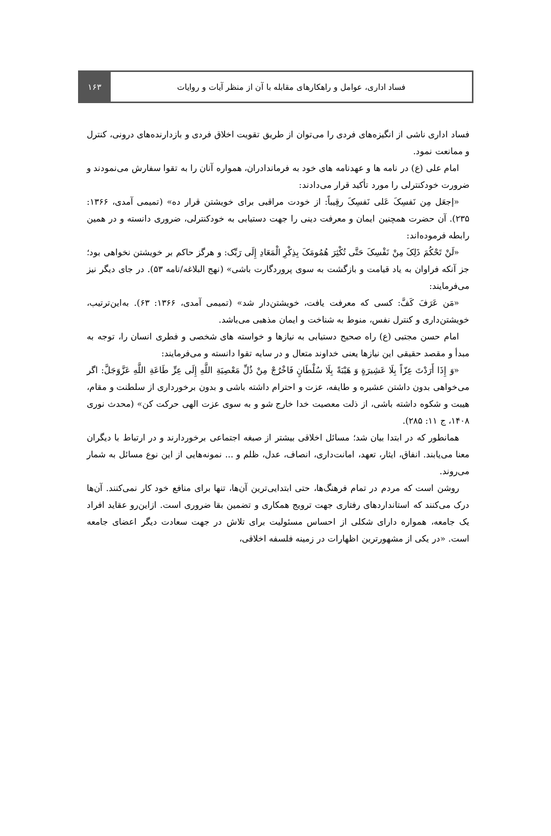۱۶۳ فساد اداری، عوامل و راهکارهای مقابله با آن از منظر آیات و روایات
فساد اداری ناشی از انگیزه‌های فردی را می‌توان از طریق تقویت اخلاق فردی و بازدارنده‌های درونی، کنترل و ممانعت نمود.
امام علی (ع) در نامه ها و عهدنامه های خود به فرماندادران، همواره آنان را به تقوا سفارش می‌نمودند و ضرورت خودکنترلی را مورد تأکید قرار می‌دادند:
«إجعَل مِن نَفسِکَ عَلی نَفسِکَ رقِیباً: از خودت مراقبی برای خویشتن قرار ده» (تمیمی آمدی، ۱۳۶۶: ۲۳۵). آن حضرت همچنین ایمان و معرفت دینی را جهت دستیابی به خودکنترلی، ضروری دانسته و در همین رابطه فرموده‌اند:
«لَنْ تَحْکُمَ ذَلِکَ مِنْ نَفْسِکَ حَتَّی تُکْثِرَ هُمُومَکَ بِذِکْرِ الْمَعَادِ إِلَی رَبِّک: و هرگز حاکم بر خویشتن نخواهی بود؛ جز آنکه فراوان به یاد قیامت و بازگشت به سوی پروردگارت باشی» (نهج البلاغه/نامه ۵۳). در جای دیگر نیز می‌فرمایند:
«مَن عَرَفَ کَفَّ: کسی که معرفت یافت، خویشتن‌دار شد» (تمیمی آمدی، ۱۳۶۶: ۶۳). به‌این‌ترتیب، خویشتن‌داری و کنترل نفس، منوط به شناخت و ایمان مذهبی می‌باشد.
امام حسن مجتبی (ع) راه صحیح دستیابی به نیازها و خواسته های شخصی و فطری انسان را، توجه به مبدأ و مقصد حقیقی این نیازها یعنی خداوند متعال و در سایه تقوا دانسته و می‌فرمایند:
«وَ إِذَا أَرَدْتَ عِزّاً بِلَا عَشِیرَةٍ وَ هَیْبَةً بِلَا سُلْطَانٍ فَاخْرُجْ مِنْ ذُلِّ مَعْصِیَةِ اللَّهِ إِلَی عِزِّ طَاعَةِ اللَّهِ عَزَّوَجَلَّ: اگر می‌خواهی بدون داشتن عشیره و طایفه، عزت و احترام داشته باشی و بدون برخورداری از سلطنت و مقام، هیبت و شکوه داشته باشی، از ذلت معصیت خدا خارج شو و به سوی عزت الهی حرکت کن» (محدث نوری ۱۴۰۸، ج ۱۱: ۲۸۵).
همانطور که در ابتدا بیان شد؛ مسائل اخلاقی بیشتر از صبغه اجتماعی برخوردارند و در ارتباط با دیگران معنا می‌یابند. انفاق، ایثار، تعهد، امانت‌داری، انصاف، عدل، ظلم و ... نمونه‌هایی از این نوع مسائل به شمار می‌روند.
روشن است که مردم در تمام فرهنگ‌ها، حتی ابتدایی‌ترین آن‌ها، تنها برای منافع خود کار نمی‌کنند. آن‌ها درک می‌کنند که استانداردهای رفتاری جهت ترویج همکاری و تضمین بقا ضروری است. ازاین‌رو عقاید افراد یک جامعه، همواره دارای شکلی از احساس مسئولیت برای تلاش در جهت سعادت دیگر اعضای جامعه است. «در یکی از مشهورترین اظهارات در زمینه فلسفه اخلاقی،